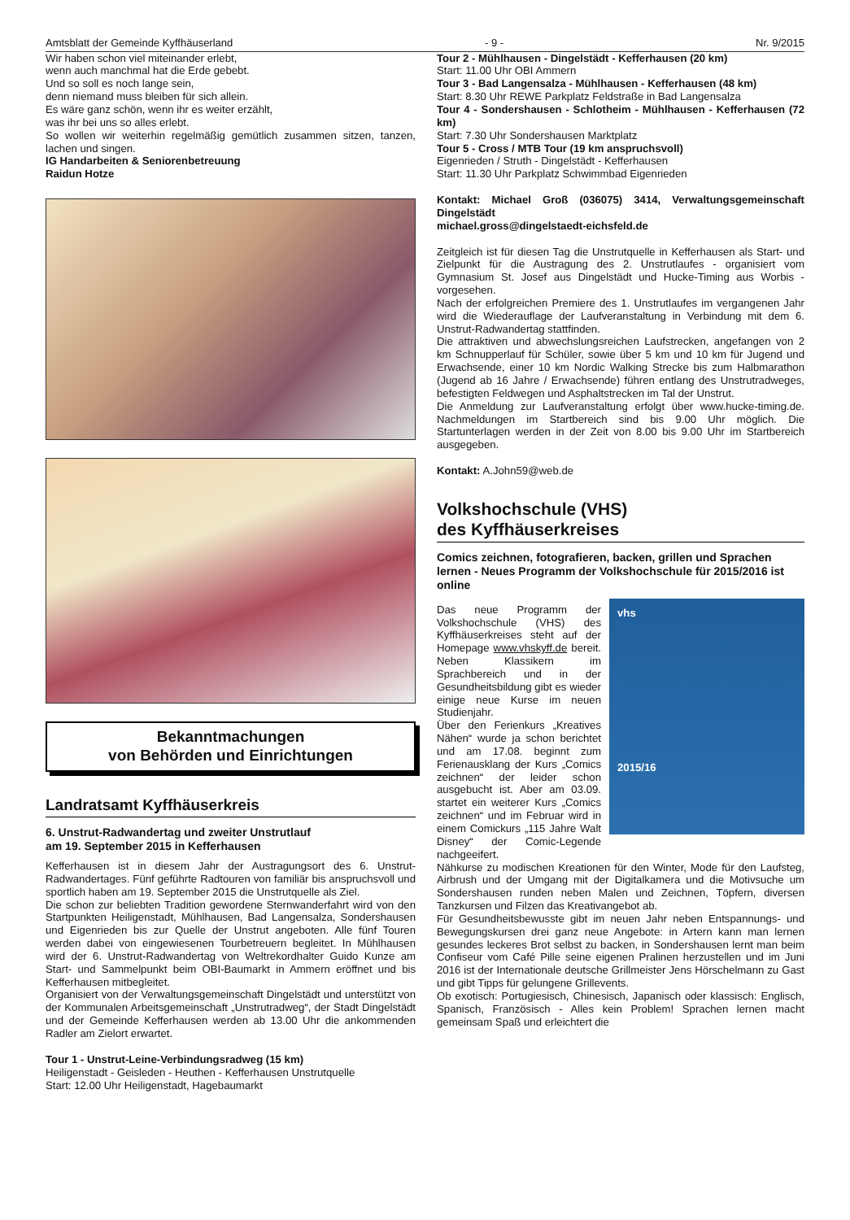Amtsblatt der Gemeinde Kyffhäuserland - 9 - Nr. 9/2015
Wir haben schon viel miteinander erlebt,
wenn auch manchmal hat die Erde gebebt.
Und so soll es noch lange sein,
denn niemand muss bleiben für sich allein.
Es wäre ganz schön, wenn ihr es weiter erzählt,
was ihr bei uns so alles erlebt.
So wollen wir weiterhin regelmäßig gemütlich zusammen sitzen, tanzen, lachen und singen.
IG Handarbeiten & Seniorenbetreuung
Raidun Hotze
Bekanntmachungen
von Behörden und Einrichtungen
Landratsamt Kyffhäuserkreis
6. Unstrut-Radwandertag und zweiter Unstrutlauf
am 19. September 2015 in Kefferhausen
Kefferhausen ist in diesem Jahr der Austragungsort des 6. Unstrut-Radwandertages. Fünf geführte Radtouren von familiär bis anspruchsvoll und sportlich haben am 19. September 2015 die Unstrutquelle als Ziel.
Die schon zur beliebten Tradition gewordene Sternwanderfahrt wird von den Startpunkten Heiligenstadt, Mühlhausen, Bad Langensalza, Sondershausen und Eigenrieden bis zur Quelle der Unstrut angeboten. Alle fünf Touren werden dabei von eingewiesenen Tourbetreuern begleitet. In Mühlhausen wird der 6. Unstrut-Radwandertag von Weltrekordhalter Guido Kunze am Start- und Sammelpunkt beim OBI-Baumarkt in Ammern eröffnet und bis Kefferhausen mitbegleitet.
Organisiert von der Verwaltungsgemeinschaft Dingelstädt und unterstützt von der Kommunalen Arbeitsgemeinschaft „Unstrutradweg“, der Stadt Dingelstädt und der Gemeinde Kefferhausen werden ab 13.00 Uhr die ankommenden Radler am Zielort erwartet.
Tour 1 - Unstrut-Leine-Verbindungsradweg (15 km)
Heiligenstadt - Geisleden - Heuthen - Kefferhausen Unstrutquelle
Start: 12.00 Uhr Heiligenstadt, Hagebaumarkt
Tour 2 - Mühlhausen - Dingelstädt - Kefferhausen (20 km)
Start: 11.00 Uhr OBI Ammern
Tour 3 - Bad Langensalza - Mühlhausen - Kefferhausen (48 km)
Start: 8.30 Uhr REWE Parkplatz Feldstraße in Bad Langensalza
Tour 4 - Sondershausen - Schlotheim - Mühlhausen - Kefferhausen (72 km)
Start: 7.30 Uhr Sondershausen Marktplatz
Tour 5 - Cross / MTB Tour (19 km anspruchsvoll)
Eigenrieden / Struth - Dingelstädt - Kefferhausen
Start: 11.30 Uhr Parkplatz Schwimmbad Eigenrieden
Kontakt: Michael Groß (036075) 3414, Verwaltungsgemeinschaft Dingelstädt
michael.gross@dingelstaedt-eichsfeld.de
Zeitgleich ist für diesen Tag die Unstrutquelle in Kefferhausen als Start- und Zielpunkt für die Austragung des 2. Unstrutlaufes - organisiert vom Gymnasium St. Josef aus Dingelstädt und Hucke-Timing aus Worbis - vorgesehen.
Nach der erfolgreichen Premiere des 1. Unstrutlaufes im vergangenen Jahr wird die Wiederauflage der Laufveranstaltung in Verbindung mit dem 6. Unstrut-Radwandertag stattfinden.
Die attraktiven und abwechslungsreichen Laufstrecken, angefangen von 2 km Schnupperlauf für Schüler, sowie über 5 km und 10 km für Jugend und Erwachsende, einer 10 km Nordic Walking Strecke bis zum Halbmarathon (Jugend ab 16 Jahre / Erwachsende) führen entlang des Unstrutradweges, befestigten Feldwegen und Asphaltstrecken im Tal der Unstrut.
Die Anmeldung zur Laufveranstaltung erfolgt über www.hucke-timing.de. Nachmeldungen im Startbereich sind bis 9.00 Uhr möglich. Die Startunterlagen werden in der Zeit von 8.00 bis 9.00 Uhr im Startbereich ausgegeben.
Kontakt: A.John59@web.de
Volkshochschule (VHS)
des Kyffhäuserkreises
Comics zeichnen, fotografieren, backen, grillen und Sprachen lernen - Neues Programm der Volkshochschule für 2015/2016 ist online
vhs
2015/16
Das neue Programm der Volkshochschule (VHS) des Kyffhäuserkreises steht auf der Homepage www.vhskyff.de bereit. Neben Klassikern im Sprachbereich und in der Gesundheitsbildung gibt es wieder einige neue Kurse im neuen Studienjahr.
Über den Ferienkurs „Kreatives Nähen“ wurde ja schon berichtet und am 17.08. beginnt zum Ferienausklang der Kurs „Comics zeichnen“ der leider schon ausgebucht ist. Aber am 03.09. startet ein weiterer Kurs „Comics zeichnen“ und im Februar wird in einem Comickurs „115 Jahre Walt Disney“ der Comic-Legende nachgeeifert.
Nähkurse zu modischen Kreationen für den Winter, Mode für den Laufsteg, Airbrush und der Umgang mit der Digitalkamera und die Motivsuche um Sondershausen runden neben Malen und Zeichnen, Töpfern, diversen Tanzkursen und Filzen das Kreativangebot ab.
Für Gesundheitsbewusste gibt im neuen Jahr neben Entspannungs- und Bewegungskursen drei ganz neue Angebote: in Artern kann man lernen gesundes leckeres Brot selbst zu backen, in Sondershausen lernt man beim Confiseur vom Café Pille seine eigenen Pralinen herzustellen und im Juni 2016 ist der Internationale deutsche Grillmeister Jens Hörschelmann zu Gast und gibt Tipps für gelungene Grillevents.
Ob exotisch: Portugiesisch, Chinesisch, Japanisch oder klassisch: Englisch, Spanisch, Französisch - Alles kein Problem! Sprachen lernen macht gemeinsam Spaß und erleichtert die